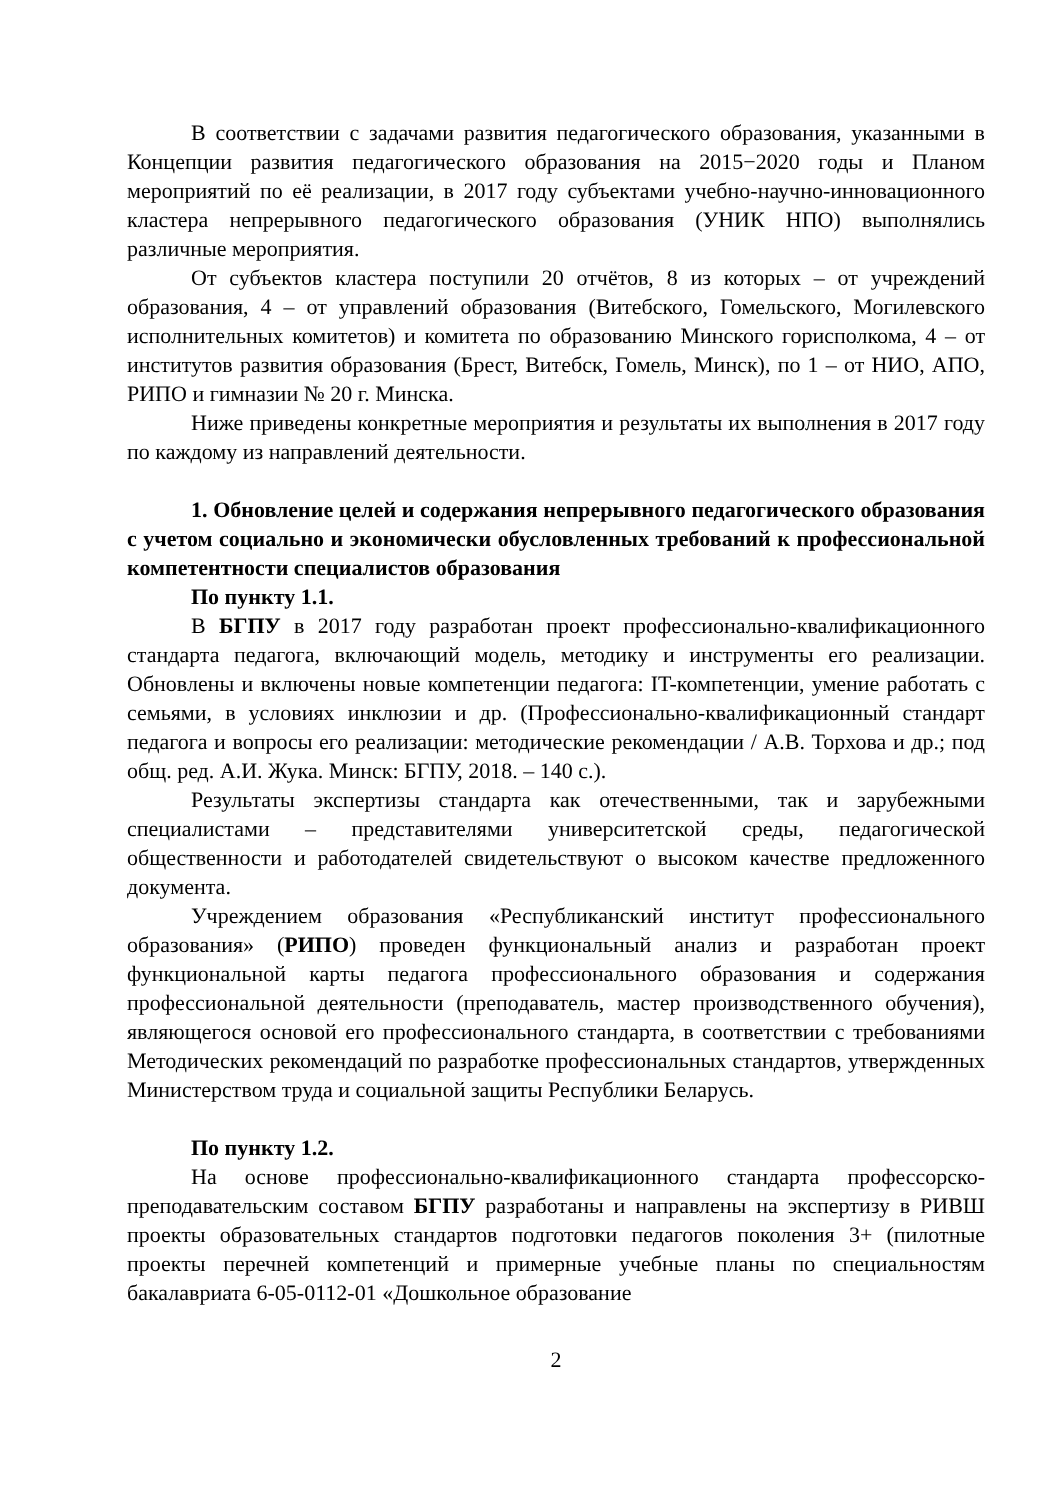В соответствии с задачами развития педагогического образования, указанными в Концепции развития педагогического образования на 2015−2020 годы и Планом мероприятий по её реализации, в 2017 году субъектами учебно-научно-инновационного кластера непрерывного педагогического образования (УНИК НПО) выполнялись различные мероприятия.
От субъектов кластера поступили 20 отчётов, 8 из которых – от учреждений образования, 4 – от управлений образования (Витебского, Гомельского, Могилевского исполнительных комитетов) и комитета по образованию Минского горисполкома, 4 – от институтов развития образования (Брест, Витебск, Гомель, Минск), по 1 – от НИО, АПО, РИПО и гимназии № 20 г. Минска.
Ниже приведены конкретные мероприятия и результаты их выполнения в 2017 году по каждому из направлений деятельности.
1. Обновление целей и содержания непрерывного педагогического образования с учетом социально и экономически обусловленных требований к профессиональной компетентности специалистов образования
По пункту 1.1.
В БГПУ в 2017 году разработан проект профессионально-квалификационного стандарта педагога, включающий модель, методику и инструменты его реализации. Обновлены и включены новые компетенции педагога: IT-компетенции, умение работать с семьями, в условиях инклюзии и др. (Профессионально-квалификационный стандарт педагога и вопросы его реализации: методические рекомендации / А.В. Торхова и др.; под общ. ред. А.И. Жука. Минск: БГПУ, 2018. – 140 с.).
Результаты экспертизы стандарта как отечественными, так и зарубежными специалистами – представителями университетской среды, педагогической общественности и работодателей свидетельствуют о высоком качестве предложенного документа.
Учреждением образования «Республиканский институт профессионального образования» (РИПО) проведен функциональный анализ и разработан проект функциональной карты педагога профессионального образования и содержания профессиональной деятельности (преподаватель, мастер производственного обучения), являющегося основой его профессионального стандарта, в соответствии с требованиями Методических рекомендаций по разработке профессиональных стандартов, утвержденных Министерством труда и социальной защиты Республики Беларусь.
По пункту 1.2.
На основе профессионально-квалификационного стандарта профессорско-преподавательским составом БГПУ разработаны и направлены на экспертизу в РИВШ проекты образовательных стандартов подготовки педагогов поколения 3+ (пилотные проекты перечней компетенций и примерные учебные планы по специальностям бакалавриата 6-05-0112-01 «Дошкольное образование
2